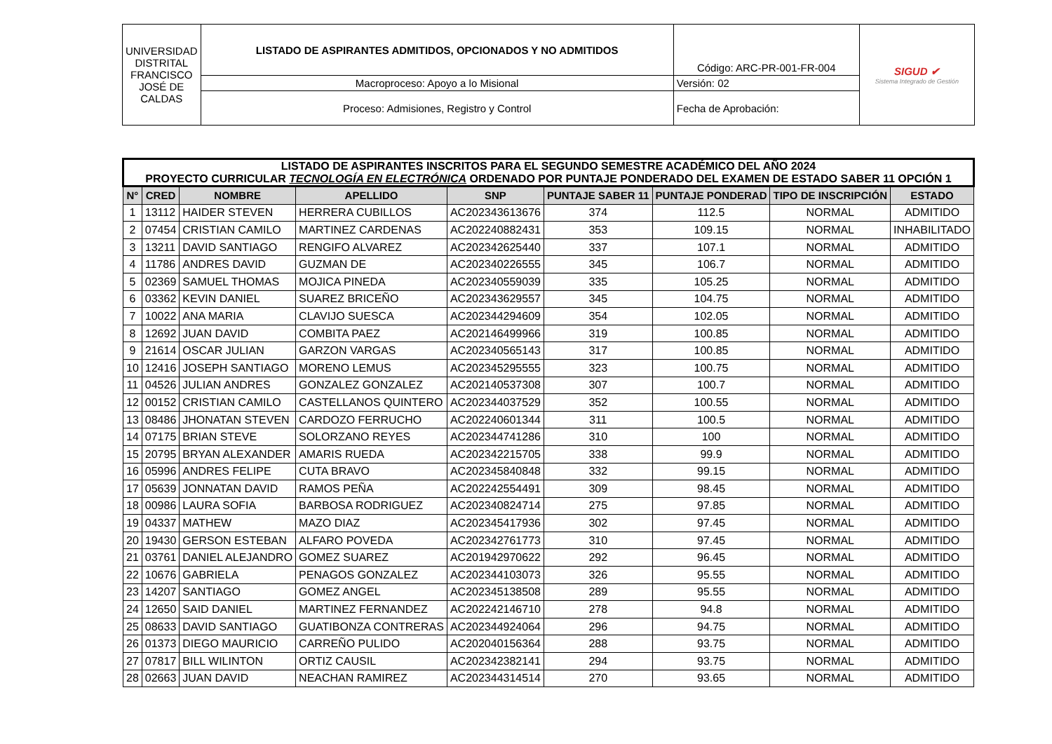| UNIVERSIDAD DISTRITAL FRANCISCO JOSÉ DE CALDAS | LISTADO DE ASPIRANTES ADMITIDOS, OPCIONADOS Y NO ADMITIDOS | Código: ARC-PR-001-FR-004 | SIGUD ✔ Sistema Integrado de Gestión |
| | Macroproceso: Apoyo a lo Misional | Versión: 02 | |
| | Proceso: Admisiones, Registro y Control | Fecha de Aprobación: | |
| LISTADO DE ASPIRANTES INSCRITOS PARA EL SEGUNDO SEMESTRE ACADÉMICO DEL AÑO 2024 PROYECTO CURRICULAR TECNOLOGÍA EN ELECTRÓNICA ORDENADO POR PUNTAJE PONDERADO DEL EXAMEN DE ESTADO SABER 11 OPCIÓN 1 | | | | | | | | |
| N° | CRED | NOMBRE | APELLIDO | SNP | PUNTAJE SABER 11 | PUNTAJE PONDERAD | TIPO DE INSCRIPCIÓN | ESTADO |
| 1 | 13112 | HAIDER STEVEN | HERRERA CUBILLOS | AC202343613676 | 374 | 112.5 | NORMAL | ADMITIDO |
| 2 | 07454 | CRISTIAN CAMILO | MARTINEZ CARDENAS | AC202240882431 | 353 | 109.15 | NORMAL | INHABILITADO |
| 3 | 13211 | DAVID SANTIAGO | RENGIFO ALVAREZ | AC202342625440 | 337 | 107.1 | NORMAL | ADMITIDO |
| 4 | 11786 | ANDRES DAVID | GUZMAN DE | AC202340226555 | 345 | 106.7 | NORMAL | ADMITIDO |
| 5 | 02369 | SAMUEL THOMAS | MOJICA PINEDA | AC202340559039 | 335 | 105.25 | NORMAL | ADMITIDO |
| 6 | 03362 | KEVIN DANIEL | SUAREZ BRICEÑO | AC202343629557 | 345 | 104.75 | NORMAL | ADMITIDO |
| 7 | 10022 | ANA MARIA | CLAVIJO SUESCA | AC202344294609 | 354 | 102.05 | NORMAL | ADMITIDO |
| 8 | 12692 | JUAN DAVID | COMBITA PAEZ | AC202146499966 | 319 | 100.85 | NORMAL | ADMITIDO |
| 9 | 21614 | OSCAR JULIAN | GARZON VARGAS | AC202340565143 | 317 | 100.85 | NORMAL | ADMITIDO |
| 10 | 12416 | JOSEPH SANTIAGO | MORENO LEMUS | AC202345295555 | 323 | 100.75 | NORMAL | ADMITIDO |
| 11 | 04526 | JULIAN ANDRES | GONZALEZ GONZALEZ | AC202140537308 | 307 | 100.7 | NORMAL | ADMITIDO |
| 12 | 00152 | CRISTIAN CAMILO | CASTELLANOS QUINTERO | AC202344037529 | 352 | 100.55 | NORMAL | ADMITIDO |
| 13 | 08486 | JHONATAN STEVEN | CARDOZO FERRUCHO | AC202240601344 | 311 | 100.5 | NORMAL | ADMITIDO |
| 14 | 07175 | BRIAN STEVE | SOLORZANO REYES | AC202344741286 | 310 | 100 | NORMAL | ADMITIDO |
| 15 | 20795 | BRYAN ALEXANDER | AMARIS RUEDA | AC202342215705 | 338 | 99.9 | NORMAL | ADMITIDO |
| 16 | 05996 | ANDRES FELIPE | CUTA BRAVO | AC202345840848 | 332 | 99.15 | NORMAL | ADMITIDO |
| 17 | 05639 | JONNATAN DAVID | RAMOS PEÑA | AC202242554491 | 309 | 98.45 | NORMAL | ADMITIDO |
| 18 | 00986 | LAURA SOFIA | BARBOSA RODRIGUEZ | AC202340824714 | 275 | 97.85 | NORMAL | ADMITIDO |
| 19 | 04337 | MATHEW | MAZO DIAZ | AC202345417936 | 302 | 97.45 | NORMAL | ADMITIDO |
| 20 | 19430 | GERSON ESTEBAN | ALFARO POVEDA | AC202342761773 | 310 | 97.45 | NORMAL | ADMITIDO |
| 21 | 03761 | DANIEL ALEJANDRO | GOMEZ SUAREZ | AC201942970622 | 292 | 96.45 | NORMAL | ADMITIDO |
| 22 | 10676 | GABRIELA | PENAGOS GONZALEZ | AC202344103073 | 326 | 95.55 | NORMAL | ADMITIDO |
| 23 | 14207 | SANTIAGO | GOMEZ ANGEL | AC202345138508 | 289 | 95.55 | NORMAL | ADMITIDO |
| 24 | 12650 | SAID DANIEL | MARTINEZ FERNANDEZ | AC202242146710 | 278 | 94.8 | NORMAL | ADMITIDO |
| 25 | 08633 | DAVID SANTIAGO | GUATIBONZA CONTRERAS | AC202344924064 | 296 | 94.75 | NORMAL | ADMITIDO |
| 26 | 01373 | DIEGO MAURICIO | CARREÑO PULIDO | AC202040156364 | 288 | 93.75 | NORMAL | ADMITIDO |
| 27 | 07817 | BILL WILINTON | ORTIZ CAUSIL | AC202342382141 | 294 | 93.75 | NORMAL | ADMITIDO |
| 28 | 02663 | JUAN DAVID | NEACHAN RAMIREZ | AC202344314514 | 270 | 93.65 | NORMAL | ADMITIDO |